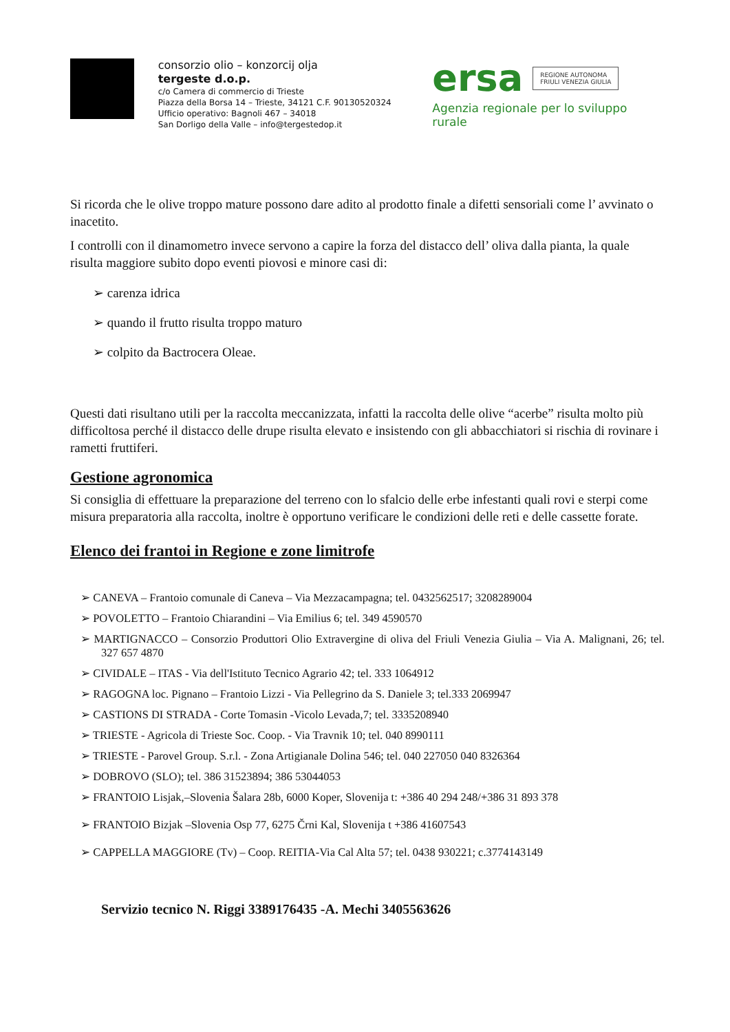consorzio olio – konzorcij olja
tergeste d.o.p.
c/o Camera di commercio di Trieste
Piazza della Borsa 14 – Trieste, 34121 C.F. 90130520324
Ufficio operativo: Bagnoli 467 – 34018
San Dorligo della Valle – info@tergestedop.it
ersa REGIONE AUTONOMA
FRIULI VENEZIA GIULIA
Agenzia regionale per lo sviluppo rurale
Si ricorda che le olive troppo mature possono dare adito al prodotto finale a difetti sensoriali come l’ avvinato o inacetito.
I controlli con il dinamometro invece servono a capire la forza del distacco dell’ oliva dalla pianta, la quale risulta maggiore subito dopo eventi piovosi e minore casi di:
➢ carenza idrica
➢ quando il frutto risulta troppo maturo
➢ colpito da Bactrocera Oleae.
Questi dati risultano utili per la raccolta meccanizzata, infatti la raccolta delle olive “acerbe” risulta molto più difficoltosa perché il distacco delle drupe risulta elevato e insistendo con gli abbacchiatori si rischia di rovinare i rametti fruttiferi.
Gestione agronomica
Si consiglia di effettuare la preparazione del terreno con lo sfalcio delle erbe infestanti quali rovi e sterpi come misura preparatoria alla raccolta, inoltre è opportuno verificare le condizioni delle reti e delle cassette forate.
Elenco dei frantoi in Regione e zone limitrofe
➢ CANEVA – Frantoio comunale di Caneva – Via Mezzacampagna; tel. 0432562517; 3208289004
➢ POVOLETTO – Frantoio Chiarandini – Via Emilius 6; tel. 349 4590570
➢ MARTIGNACCO – Consorzio Produttori Olio Extravergine di oliva del Friuli Venezia Giulia – Via A. Malignani, 26; tel. 327 657 4870
➢ CIVIDALE – ITAS - Via dell'Istituto Tecnico Agrario 42; tel. 333 1064912
➢ RAGOGNA loc. Pignano – Frantoio Lizzi - Via Pellegrino da S. Daniele 3; tel.333 2069947
➢ CASTIONS DI STRADA - Corte Tomasin -Vicolo Levada,7; tel. 3335208940
➢ TRIESTE - Agricola di Trieste Soc. Coop. - Via Travnik 10; tel. 040 8990111
➢ TRIESTE - Parovel Group. S.r.l. - Zona Artigianale Dolina 546; tel. 040 227050 040 8326364
➢ DOBROVO (SLO); tel. 386 31523894; 386 53044053
➢ FRANTOIO Lisjak,–Slovenia Šalara 28b, 6000 Koper, Slovenija t: +386 40 294 248/+386 31 893 378
➢ FRANTOIO Bizjak –Slovenia Osp 77, 6275 Črni Kal, Slovenija t +386 41607543
➢ CAPPELLA MAGGIORE (Tv) – Coop. REITIA-Via Cal Alta 57; tel. 0438 930221; c.3774143149
Servizio tecnico N. Riggi 3389176435 -A. Mechi 3405563626